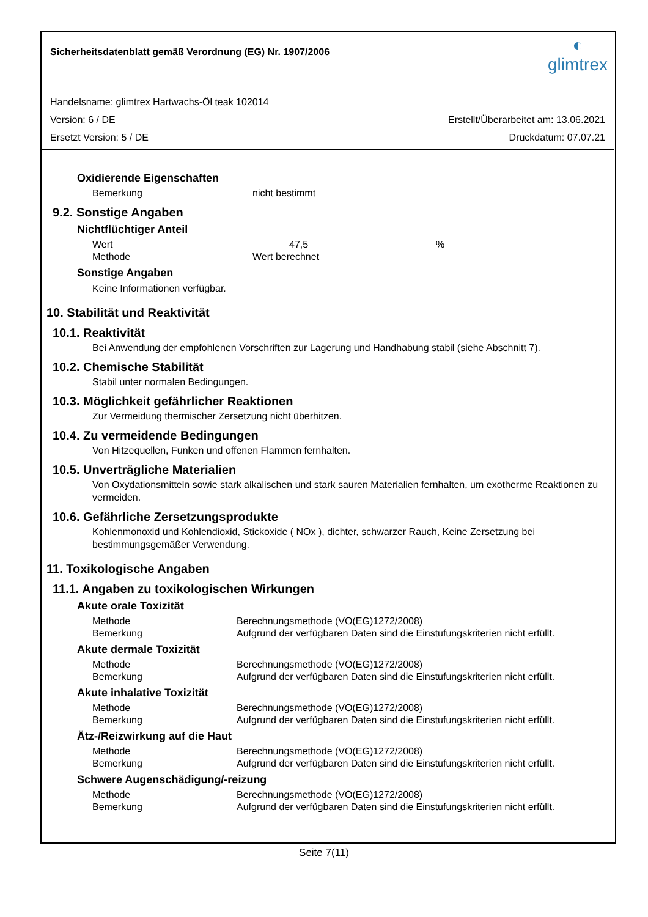Sicherheitsdatenblatt gemäß Verordnung (EG) Nr. 1907/2006
◐
glimtrex
Handelsname: glimtrex Hartwachs-Öl teak 102014
Version: 6 / DE Erstellt/Überarbeitet am: 13.06.2021
Ersetzt Version: 5 / DE Druckdatum: 07.07.21
Oxidierende Eigenschaften
Bemerkung nicht bestimmt
9.2. Sonstige Angaben
Nichtflüchtiger Anteil
Wert 47,5%
Methode Wert berechnet
Sonstige Angaben
Keine Informationen verfügbar.
10. Stabilität und Reaktivität
10.1. Reaktivität
Bei Anwendung der empfohlenen Vorschriften zur Lagerung und Handhabung stabil (siehe Abschnitt 7).
10.2. Chemische Stabilität
Stabil unter normalen Bedingungen.
10.3. Möglichkeit gefährlicher Reaktionen
Zur Vermeidung thermischer Zersetzung nicht überhitzen.
10.4. Zu vermeidende Bedingungen
Von Hitzequellen, Funken und offenen Flammen fernhalten.
10.5. Unverträgliche Materialien
Von Oxydationsmitteln sowie stark alkalischen und stark sauren Materialien fernhalten, um exotherme Reaktionen zu vermeiden.
10.6. Gefährliche Zersetzungsprodukte
Kohlenmonoxid und Kohlendioxid, Stickoxide ( NOx ), dichter, schwarzer Rauch, Keine Zersetzung bei bestimmungsgemäßer Verwendung.
11. Toxikologische Angaben
11.1. Angaben zu toxikologischen Wirkungen
Akute orale Toxizität
Methode Berechnungsmethode (VO(EG)1272/2008)
Bemerkung Aufgrund der verfügbaren Daten sind die Einstufungskriterien nicht erfüllt.
Akute dermale Toxizität
Methode Berechnungsmethode (VO(EG)1272/2008)
Bemerkung Aufgrund der verfügbaren Daten sind die Einstufungskriterien nicht erfüllt.
Akute inhalative Toxizität
Methode Berechnungsmethode (VO(EG)1272/2008)
Bemerkung Aufgrund der verfügbaren Daten sind die Einstufungskriterien nicht erfüllt.
Ätz-/Reizwirkung auf die Haut
Methode Berechnungsmethode (VO(EG)1272/2008)
Bemerkung Aufgrund der verfügbaren Daten sind die Einstufungskriterien nicht erfüllt.
Schwere Augenschädigung/-reizung
Methode Berechnungsmethode (VO(EG)1272/2008)
Bemerkung Aufgrund der verfügbaren Daten sind die Einstufungskriterien nicht erfüllt.
Seite 7(11)